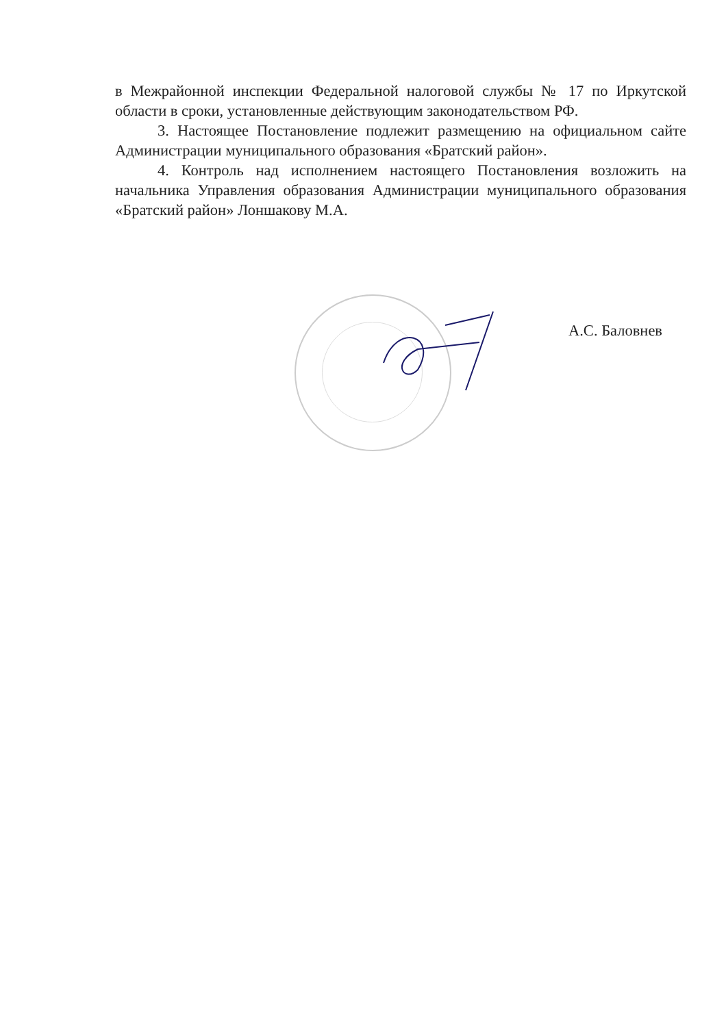в Межрайонной инспекции Федеральной налоговой службы № 17 по Иркутской области в сроки, установленные действующим законодательством РФ.
3. Настоящее Постановление подлежит размещению на официальном сайте Администрации муниципального образования «Братский район».
4. Контроль над исполнением настоящего Постановления возложить на начальника Управления образования Администрации муниципального образования «Братский район» Лоншакову М.А.
А.С. Баловнев